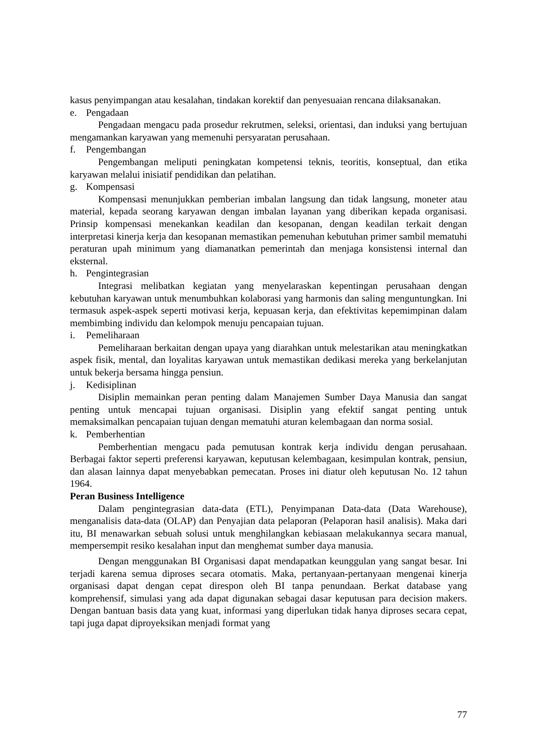kasus penyimpangan atau kesalahan, tindakan korektif dan penyesuaian rencana dilaksanakan.
e. Pengadaan
Pengadaan mengacu pada prosedur rekrutmen, seleksi, orientasi, dan induksi yang bertujuan mengamankan karyawan yang memenuhi persyaratan perusahaan.
f. Pengembangan
Pengembangan meliputi peningkatan kompetensi teknis, teoritis, konseptual, dan etika karyawan melalui inisiatif pendidikan dan pelatihan.
g. Kompensasi
Kompensasi menunjukkan pemberian imbalan langsung dan tidak langsung, moneter atau material, kepada seorang karyawan dengan imbalan layanan yang diberikan kepada organisasi. Prinsip kompensasi menekankan keadilan dan kesopanan, dengan keadilan terkait dengan interpretasi kinerja kerja dan kesopanan memastikan pemenuhan kebutuhan primer sambil mematuhi peraturan upah minimum yang diamanatkan pemerintah dan menjaga konsistensi internal dan eksternal.
h. Pengintegrasian
Integrasi melibatkan kegiatan yang menyelaraskan kepentingan perusahaan dengan kebutuhan karyawan untuk menumbuhkan kolaborasi yang harmonis dan saling menguntungkan. Ini termasuk aspek-aspek seperti motivasi kerja, kepuasan kerja, dan efektivitas kepemimpinan dalam membimbing individu dan kelompok menuju pencapaian tujuan.
i. Pemeliharaan
Pemeliharaan berkaitan dengan upaya yang diarahkan untuk melestarikan atau meningkatkan aspek fisik, mental, dan loyalitas karyawan untuk memastikan dedikasi mereka yang berkelanjutan untuk bekerja bersama hingga pensiun.
j. Kedisiplinan
Disiplin memainkan peran penting dalam Manajemen Sumber Daya Manusia dan sangat penting untuk mencapai tujuan organisasi. Disiplin yang efektif sangat penting untuk memaksimalkan pencapaian tujuan dengan mematuhi aturan kelembagaan dan norma sosial.
k. Pemberhentian
Pemberhentian mengacu pada pemutusan kontrak kerja individu dengan perusahaan. Berbagai faktor seperti preferensi karyawan, keputusan kelembagaan, kesimpulan kontrak, pensiun, dan alasan lainnya dapat menyebabkan pemecatan. Proses ini diatur oleh keputusan No. 12 tahun 1964.
Peran Business Intelligence
Dalam pengintegrasian data-data (ETL), Penyimpanan Data-data (Data Warehouse), menganalisis data-data (OLAP) dan Penyajian data pelaporan (Pelaporan hasil analisis). Maka dari itu, BI menawarkan sebuah solusi untuk menghilangkan kebiasaan melakukannya secara manual, mempersempit resiko kesalahan input dan menghemat sumber daya manusia.
Dengan menggunakan BI Organisasi dapat mendapatkan keunggulan yang sangat besar. Ini terjadi karena semua diproses secara otomatis. Maka, pertanyaan-pertanyaan mengenai kinerja organisasi dapat dengan cepat direspon oleh BI tanpa penundaan. Berkat database yang komprehensif, simulasi yang ada dapat digunakan sebagai dasar keputusan para decision makers. Dengan bantuan basis data yang kuat, informasi yang diperlukan tidak hanya diproses secara cepat, tapi juga dapat diproyeksikan menjadi format yang
77